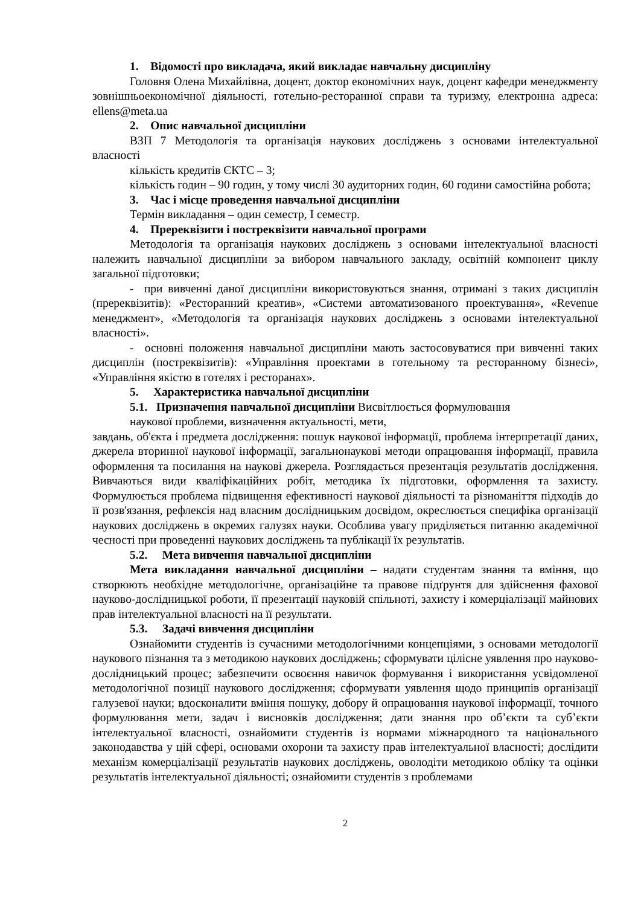1. Відомості про викладача, який викладає навчальну дисципліну
Головня Олена Михайлівна, доцент, доктор економічних наук, доцент кафедри менеджменту зовнішньоекономічної діяльності, готельно-ресторанної справи та туризму, електронна адреса: ellens@meta.ua
2. Опис навчальної дисципліни
ВЗП 7 Методологія та організація наукових досліджень з основами інтелектуальної власності
кількість кредитів ЄКТС – 3;
кількість годин – 90 годин, у тому числі 30 аудиторних годин, 60 години самостійна робота;
3. Час і місце проведення навчальної дисципліни
Термін викладання – один семестр, І семестр.
4. Пререквізити і постреквізити навчальної програми
Методологія та організація наукових досліджень з основами інтелектуальної власності належить навчальної дисципліни за вибором навчального закладу, освітній компонент циклу загальної підготовки;
- при вивченні даної дисципліни використовуються знання, отримані з таких дисциплін (пререквізитів): «Ресторанний креатив», «Системи автоматизованого проектування», «Revenue менеджмент», «Методологія та організація наукових досліджень з основами інтелектуальної власності».
- основні положення навчальної дисципліни мають застосовуватися при вивченні таких дисциплін (постреквізитів): «Управління проектами в готельному та ресторанному бізнесі», «Управління якістю в готелях і ресторанах».
5. Характеристика навчальної дисципліни
5.1. Призначення навчальної дисципліни Висвітлюється формулювання
наукової проблеми, визначення актуальності, мети,
завдань, об'єкта і предмета дослідження: пошук наукової інформації, проблема інтерпретації даних, джерела вторинної наукової інформації, загальнонаукові методи опрацювання інформації, правила оформлення та посилання на наукові джерела. Розглядається презентація результатів дослідження. Вивчаються види кваліфікаційних робіт, методика їх підготовки, оформлення та захисту. Формулюється проблема підвищення ефективності наукової діяльності та різноманіття підходів до її розв'язання, рефлексія над власним дослідницьким досвідом, окреслюється специфіка організації наукових досліджень в окремих галузях науки. Особлива увагу приділяється питанню академічної чесності при проведенні наукових досліджень та публікації їх результатів.
5.2. Мета вивчення навчальної дисципліни
Мета викладання навчальної дисципліни – надати студентам знання та вміння, що створюють необхідне методологічне, організаційне та правове підґрунтя для здійснення фахової науково-дослідницької роботи, її презентації науковій спільноті, захисту і комерціалізації майнових прав інтелектуальної власності на її результати.
5.3. Задачі вивчення дисципліни
Ознайомити студентів із сучасними методологічними концепціями, з основами методології наукового пізнання та з методикою наукових досліджень; сформувати цілісне уявлення про науково-дослідницький процес; забезпечити освоєння навичок формування і використання усвідомленої методологічної позиції наукового дослідження; сформувати уявлення щодо принципів організації галузевої науки; вдосконалити вміння пошуку, добору й опрацювання наукової інформації, точного формулювання мети, задач і висновків дослідження; дати знання про об’єкти та суб’єкти інтелектуальної власності, ознайомити студентів із нормами міжнародного та національного законодавства у цій сфері, основами охорони та захисту прав інтелектуальної власності; дослідити механізм комерціалізації результатів наукових досліджень, оволодіти методикою обліку та оцінки результатів інтелектуальної діяльності; ознайомити студентів з проблемами
2